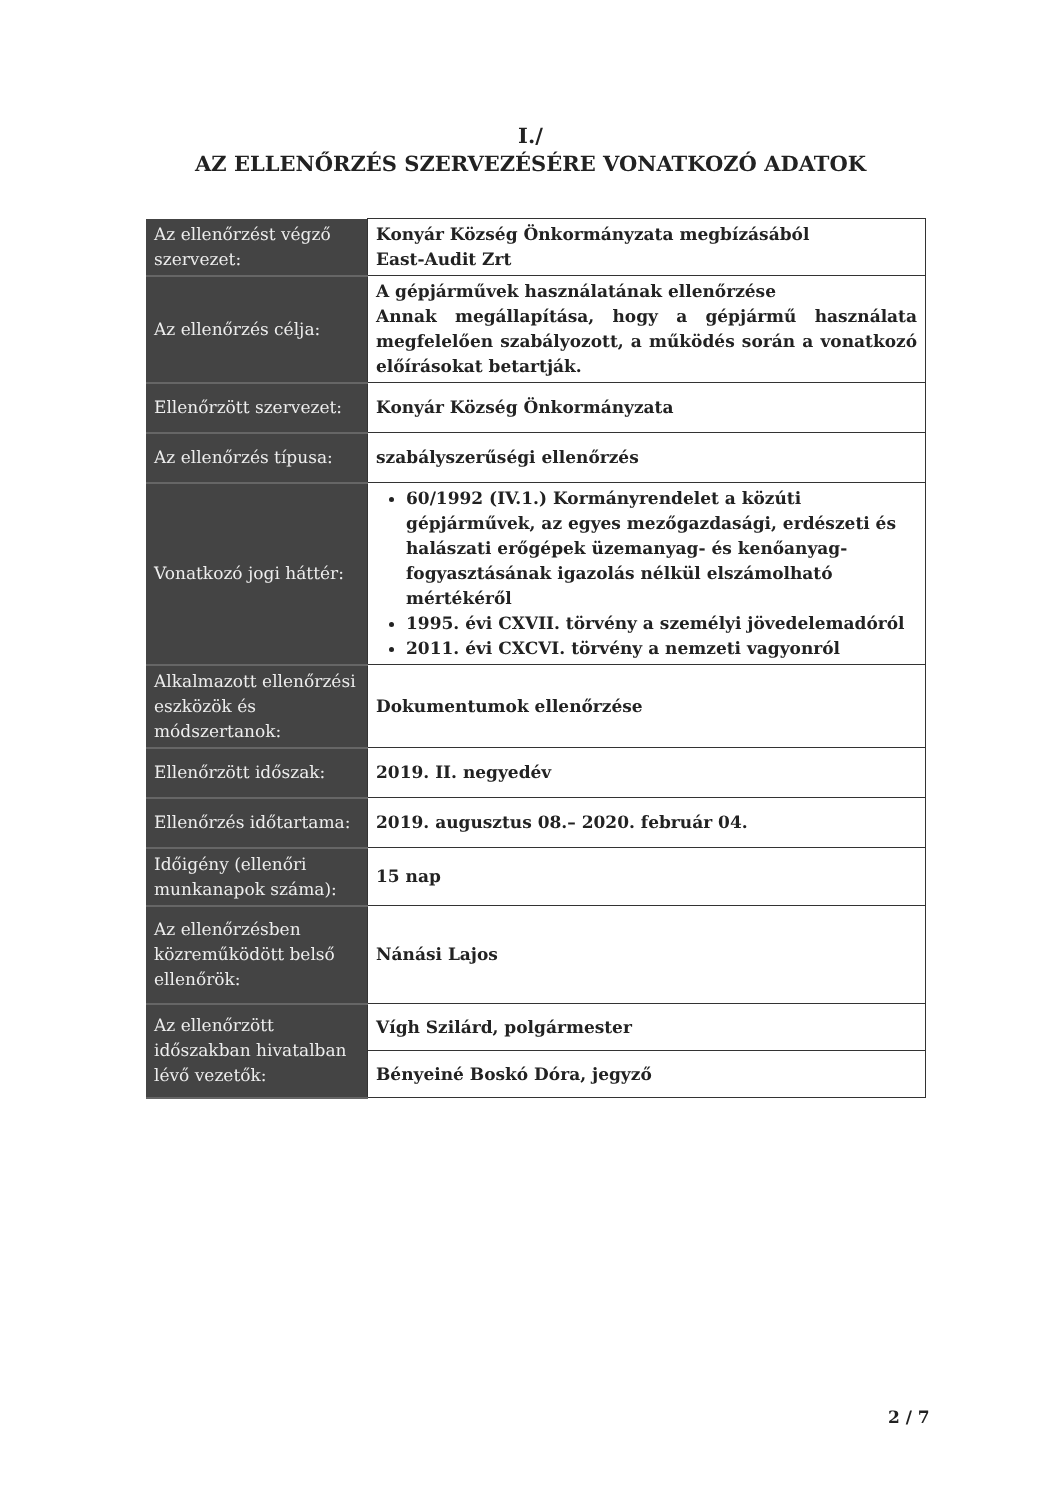I./
AZ ELLENŐRZÉS SZERVEZÉSÉRE VONATKOZÓ ADATOK
| Az ellenőrzést végző szervezet: | Konyár Község Önkormányzata megbízásából East-Audit Zrt |
| Az ellenőrzés célja: | A gépjárművek használatának ellenőrzése Annak megállapítása, hogy a gépjármű használata megfelelően szabályozott, a működés során a vonatkozó előírásokat betartják. |
| Ellenőrzött szervezet: | Konyár Község Önkormányzata |
| Az ellenőrzés típusa: | szabályszerűségi ellenőrzés |
| Vonatkozó jogi háttér: | 60/1992 (IV.1.) Kormányrendelet a közúti gépjárművek, az egyes mezőgazdasági, erdészeti és halászati erőgépek üzemanyag- és kenőanyag-fogyasztásának igazolás nélkül elszámolható mértékéről 1995. évi CXVII. törvény a személyi jövedelemadóról 2011. évi CXCVI. törvény a nemzeti vagyonról |
| Alkalmazott ellenőrzési eszközök és módszertanok: | Dokumentumok ellenőrzése |
| Ellenőrzött időszak: | 2019. II. negyedév |
| Ellenőrzés időtartama: | 2019. augusztus 08.– 2020. február 04. |
| Időigény (ellenőri munkanapok száma): | 15 nap |
| Az ellenőrzésben közreműködött belső ellenőrök: | Nánási Lajos |
| Az ellenőrzött időszakban hivatalban lévő vezetők: | Vígh Szilárd, polgármester |
| | Bényeiné Boskó Dóra, jegyző |
2 / 7